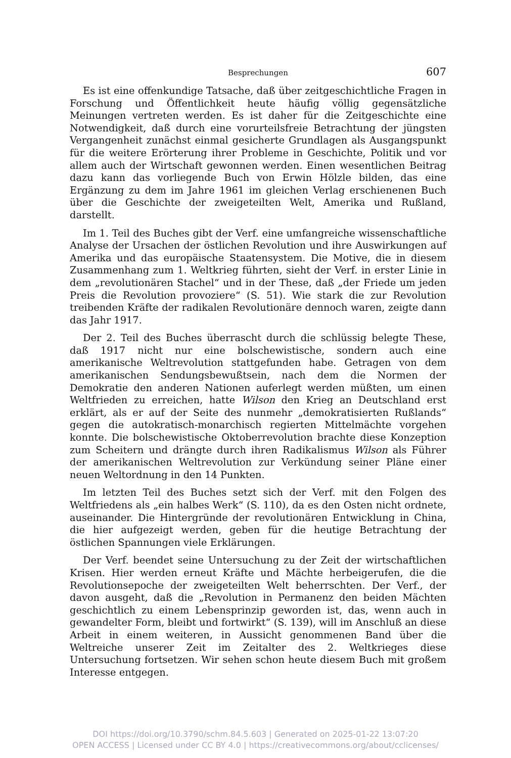Besprechungen 607
Es ist eine offenkundige Tatsache, daß über zeitgeschichtliche Fragen in Forschung und Öffentlichkeit heute häufig völlig gegensätzliche Meinungen vertreten werden. Es ist daher für die Zeitgeschichte eine Notwendigkeit, daß durch eine vorurteilsfreie Betrachtung der jüngsten Vergangenheit zunächst einmal gesicherte Grundlagen als Ausgangspunkt für die weitere Erörterung ihrer Probleme in Geschichte, Politik und vor allem auch der Wirtschaft gewonnen werden. Einen wesentlichen Beitrag dazu kann das vorliegende Buch von Erwin Hölzle bilden, das eine Ergänzung zu dem im Jahre 1961 im gleichen Verlag erschienenen Buch über die Geschichte der zweigeteilten Welt, Amerika und Rußland, darstellt.
Im 1. Teil des Buches gibt der Verf. eine umfangreiche wissenschaftliche Analyse der Ursachen der östlichen Revolution und ihre Auswirkungen auf Amerika und das europäische Staatensystem. Die Motive, die in diesem Zusammenhang zum 1. Weltkrieg führten, sieht der Verf. in erster Linie in dem „revolutionären Stachel“ und in der These, daß „der Friede um jeden Preis die Revolution provoziere“ (S. 51). Wie stark die zur Revolution treibenden Kräfte der radikalen Revolutionäre dennoch waren, zeigte dann das Jahr 1917.
Der 2. Teil des Buches überrascht durch die schlüssig belegte These, daß 1917 nicht nur eine bolschewistische, sondern auch eine amerikanische Weltrevolution stattgefunden habe. Getragen von dem amerikanischen Sendungsbewußtsein, nach dem die Normen der Demokratie den anderen Nationen auferlegt werden müßten, um einen Weltfrieden zu erreichen, hatte Wilson den Krieg an Deutschland erst erklärt, als er auf der Seite des nunmehr „demokratisierten Rußlands“ gegen die autokratisch-monarchisch regierten Mittelmächte vorgehen konnte. Die bolschewistische Oktoberrevolution brachte diese Konzeption zum Scheitern und drängte durch ihren Radikalismus Wilson als Führer der amerikanischen Weltrevolution zur Verkündung seiner Pläne einer neuen Weltordnung in den 14 Punkten.
Im letzten Teil des Buches setzt sich der Verf. mit den Folgen des Weltfriedens als „ein halbes Werk“ (S. 110), da es den Osten nicht ordnete, auseinander. Die Hintergründe der revolutionären Entwicklung in China, die hier aufgezeigt werden, geben für die heutige Betrachtung der östlichen Spannungen viele Erklärungen.
Der Verf. beendet seine Untersuchung zu der Zeit der wirtschaftlichen Krisen. Hier werden erneut Kräfte und Mächte herbeigerufen, die die Revolutionsepoche der zweigeteilten Welt beherrschten. Der Verf., der davon ausgeht, daß die „Revolution in Permanenz den beiden Mächten geschichtlich zu einem Lebensprinzip geworden ist, das, wenn auch in gewandelter Form, bleibt und fortwirkt“ (S. 139), will im Anschluß an diese Arbeit in einem weiteren, in Aussicht genommenen Band über die Weltreiche unserer Zeit im Zeitalter des 2. Weltkrieges diese Untersuchung fortsetzen. Wir sehen schon heute diesem Buch mit großem Interesse entgegen.
DOI https://doi.org/10.3790/schm.84.5.603 | Generated on 2025-01-22 13:07:20
OPEN ACCESS | Licensed under CC BY 4.0 | https://creativecommons.org/about/cclicenses/